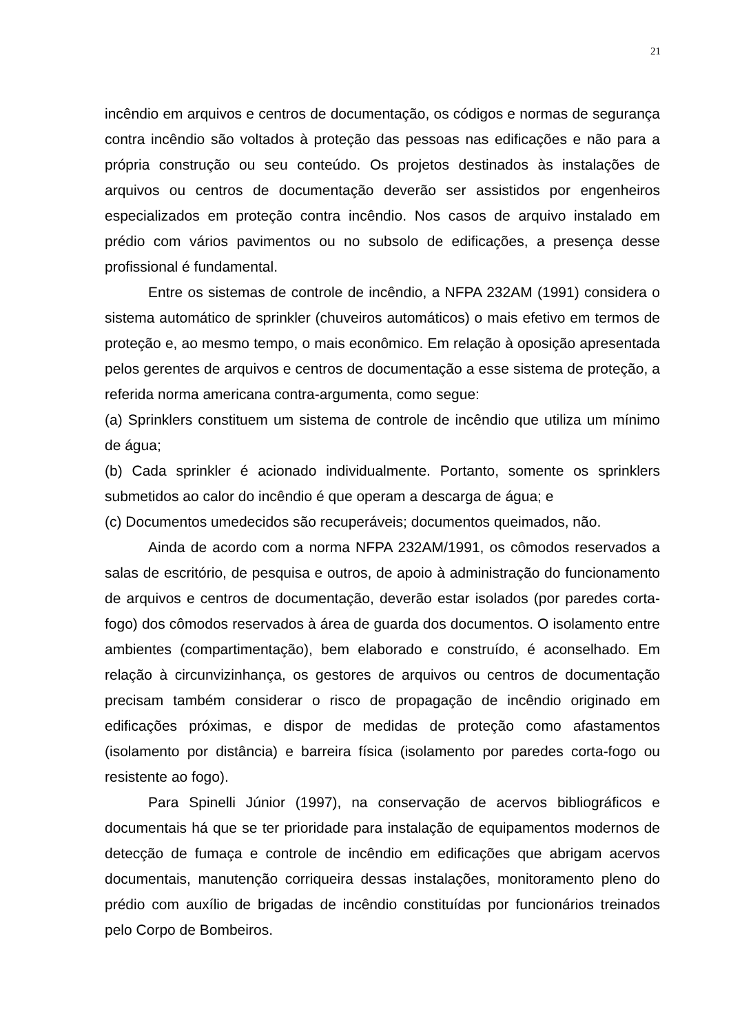21
incêndio em arquivos e centros de documentação, os códigos e normas de segurança contra incêndio são voltados à proteção das pessoas nas edificações e não para a própria construção ou seu conteúdo. Os projetos destinados às instalações de arquivos ou centros de documentação deverão ser assistidos por engenheiros especializados em proteção contra incêndio. Nos casos de arquivo instalado em prédio com vários pavimentos ou no subsolo de edificações, a presença desse profissional é fundamental.
Entre os sistemas de controle de incêndio, a NFPA 232AM (1991) considera o sistema automático de sprinkler (chuveiros automáticos) o mais efetivo em termos de proteção e, ao mesmo tempo, o mais econômico. Em relação à oposição apresentada pelos gerentes de arquivos e centros de documentação a esse sistema de proteção, a referida norma americana contra-argumenta, como segue:
(a) Sprinklers constituem um sistema de controle de incêndio que utiliza um mínimo de água;
(b) Cada sprinkler é acionado individualmente. Portanto, somente os sprinklers submetidos ao calor do incêndio é que operam a descarga de água; e
(c) Documentos umedecidos são recuperáveis; documentos queimados, não.
Ainda de acordo com a norma NFPA 232AM/1991, os cômodos reservados a salas de escritório, de pesquisa e outros, de apoio à administração do funcionamento de arquivos e centros de documentação, deverão estar isolados (por paredes corta-fogo) dos cômodos reservados à área de guarda dos documentos. O isolamento entre ambientes (compartimentação), bem elaborado e construído, é aconselhado. Em relação à circunvizinhança, os gestores de arquivos ou centros de documentação precisam também considerar o risco de propagação de incêndio originado em edificações próximas, e dispor de medidas de proteção como afastamentos (isolamento por distância) e barreira física (isolamento por paredes corta-fogo ou resistente ao fogo).
Para Spinelli Júnior (1997), na conservação de acervos bibliográficos e documentais há que se ter prioridade para instalação de equipamentos modernos de detecção de fumaça e controle de incêndio em edificações que abrigam acervos documentais, manutenção corriqueira dessas instalações, monitoramento pleno do prédio com auxílio de brigadas de incêndio constituídas por funcionários treinados pelo Corpo de Bombeiros.